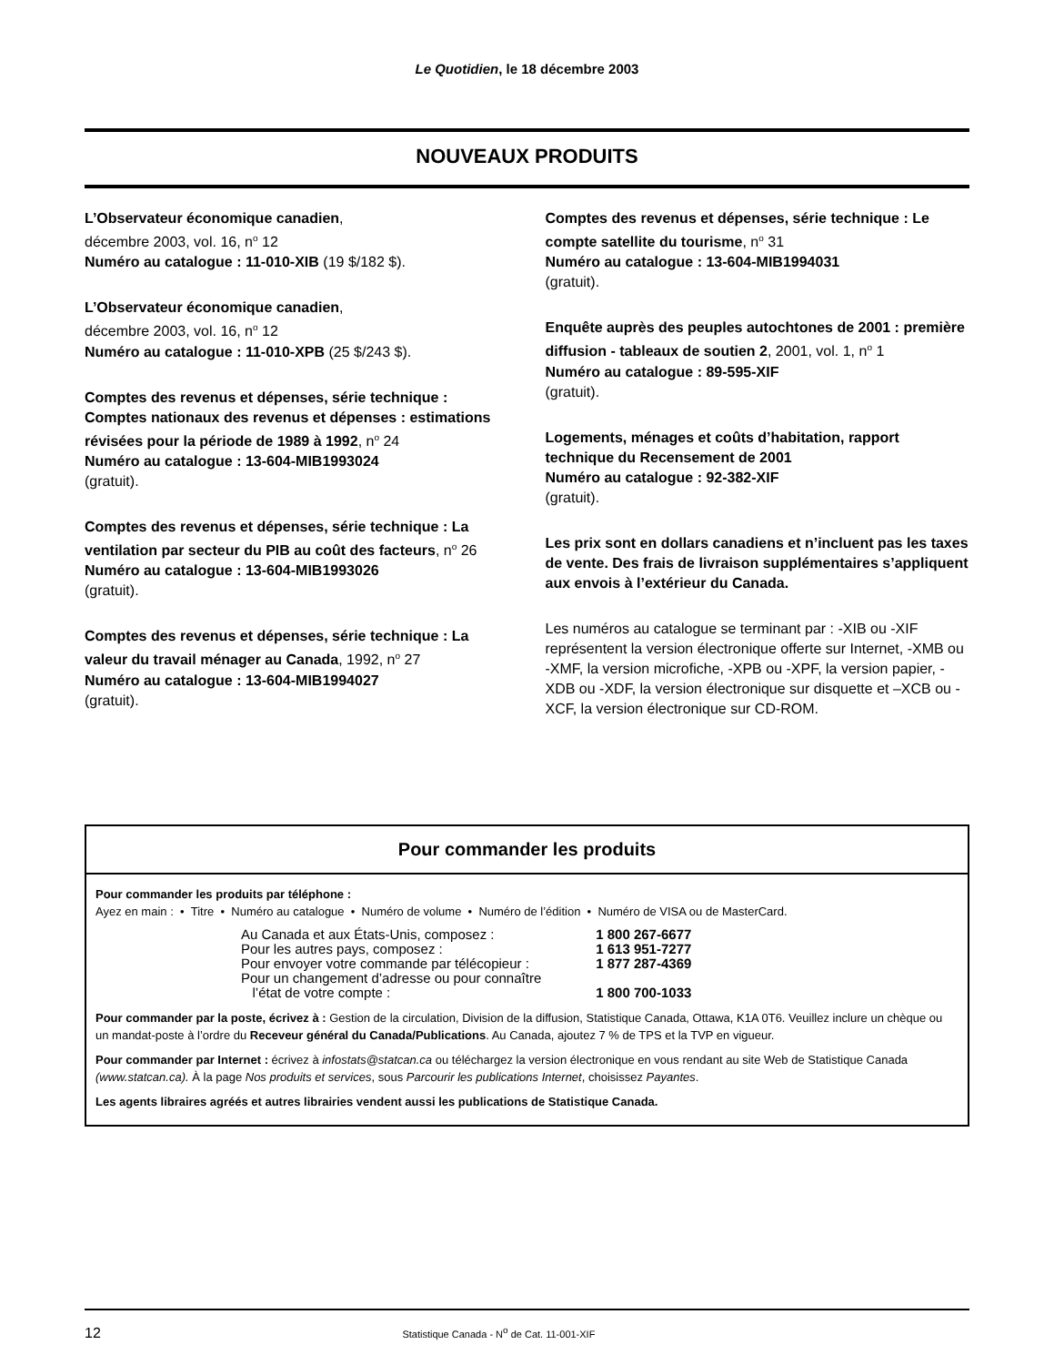Le Quotidien, le 18 décembre 2003
NOUVEAUX PRODUITS
L’Observateur économique canadien,
décembre 2003, vol. 16, n<sup>o</sup> 12
Numéro au catalogue : 11-010-XIB (19 $/182 $).
L’Observateur économique canadien,
décembre 2003, vol. 16, n<sup>o</sup> 12
Numéro au catalogue : 11-010-XPB (25 $/243 $).
Comptes des revenus et dépenses, série technique : Comptes nationaux des revenus et dépenses : estimations révisées pour la période de 1989 à 1992, n<sup>o</sup> 24
Numéro au catalogue : 13-604-MIB1993024
(gratuit).
Comptes des revenus et dépenses, série technique : La ventilation par secteur du PIB au coût des facteurs, n<sup>o</sup> 26
Numéro au catalogue : 13-604-MIB1993026
(gratuit).
Comptes des revenus et dépenses, série technique : La valeur du travail ménager au Canada, 1992, n<sup>o</sup> 27
Numéro au catalogue : 13-604-MIB1994027
(gratuit).
Comptes des revenus et dépenses, série technique : Le compte satellite du tourisme, n<sup>o</sup> 31
Numéro au catalogue : 13-604-MIB1994031
(gratuit).
Enquête auprès des peuples autochtones de 2001 : première diffusion - tableaux de soutien 2, 2001, vol. 1, n<sup>o</sup> 1
Numéro au catalogue : 89-595-XIF
(gratuit).
Logements, ménages et coûts d’habitation, rapport technique du Recensement de 2001
Numéro au catalogue : 92-382-XIF
(gratuit).
Les prix sont en dollars canadiens et n’incluent pas les taxes de vente. Des frais de livraison supplémentaires s’appliquent aux envois à l’extérieur du Canada.
Les numéros au catalogue se terminant par : -XIB ou -XIF représentent la version électronique offerte sur Internet, -XMB ou -XMF, la version microfiche, -XPB ou -XPF, la version papier, -XDB ou -XDF, la version électronique sur disquette et –XCB ou -XCF, la version électronique sur CD-ROM.
Pour commander les produits
Pour commander les produits par téléphone :
Ayez en main : • Titre • Numéro au catalogue • Numéro de volume • Numéro de l’édition • Numéro de VISA ou de MasterCard.
| Au Canada et aux États-Unis, composez : | 1 800 267-6677 |
| Pour les autres pays, composez : | 1 613 951-7277 |
| Pour envoyer votre commande par télécopieur : | 1 877 287-4369 |
| Pour un changement d’adresse ou pour connaître l’état de votre compte : | 1 800 700-1033 |
Pour commander par la poste, écrivez à : Gestion de la circulation, Division de la diffusion, Statistique Canada, Ottawa, K1A 0T6. Veuillez inclure un chèque ou un mandat-poste à l’ordre du Receveur général du Canada/Publications. Au Canada, ajoutez 7 % de TPS et la TVP en vigueur.
Pour commander par Internet : écrivez à infostats@statcan.ca ou téléchargez la version électronique en vous rendant au site Web de Statistique Canada (www.statcan.ca). À la page Nos produits et services, sous Parcourir les publications Internet, choisissez Payantes.
Les agents libraires agréés et autres librairies vendent aussi les publications de Statistique Canada.
12 Statistique Canada - N<sup>o</sup> de Cat. 11-001-XIF